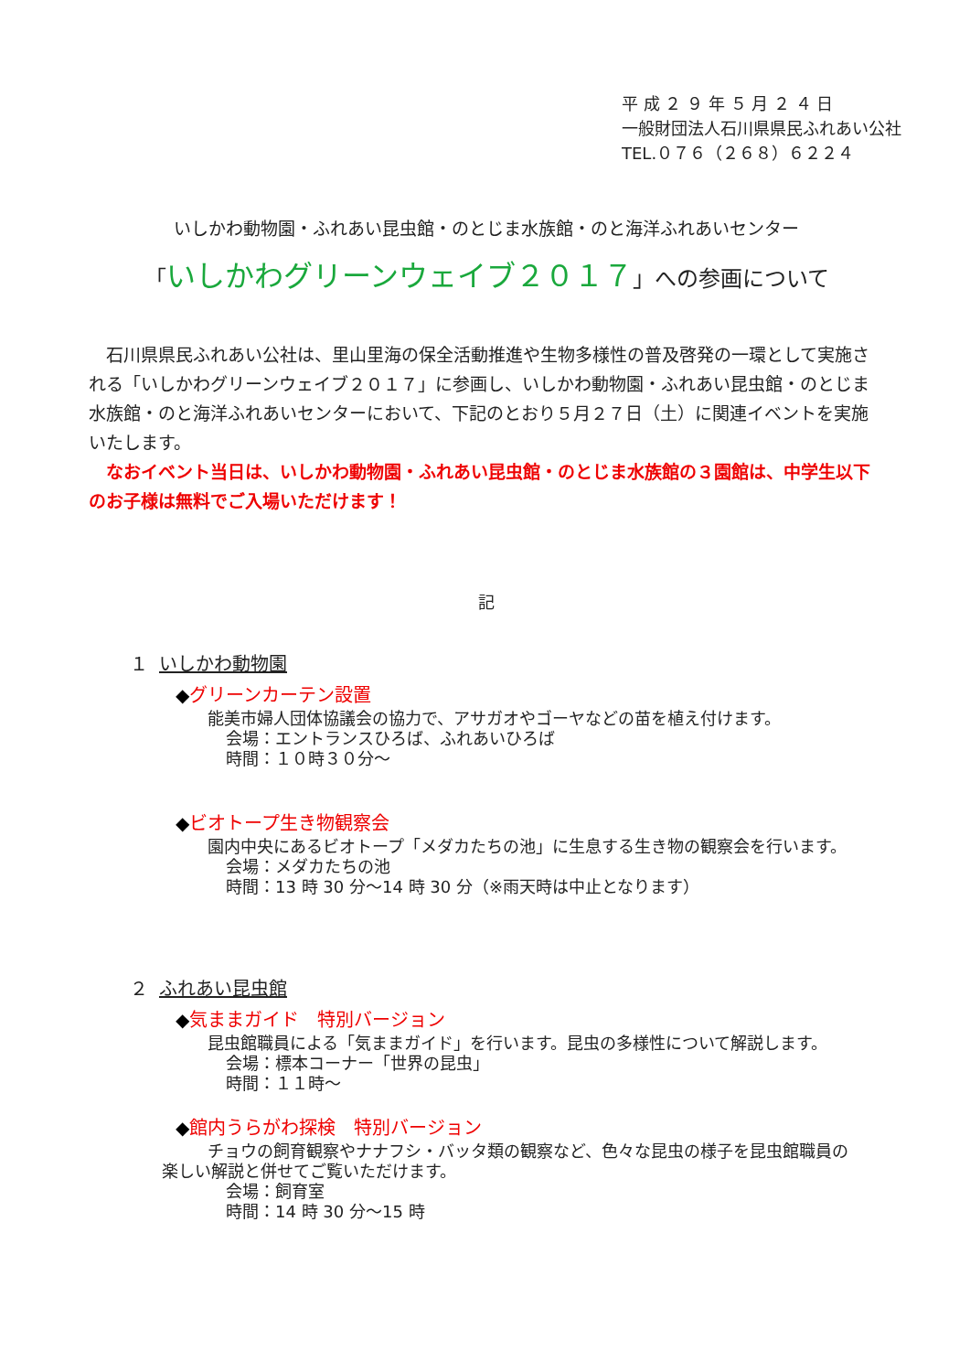平 成 ２ ９ 年 ５ 月 ２ ４ 日
一般財団法人石川県県民ふれあい公社
TEL.０７６（２６８）６２２４
いしかわ動物園・ふれあい昆虫館・のとじま水族館・のと海洋ふれあいセンター
「いしかわグリーンウェイブ２０１７」への参画について
　石川県県民ふれあい公社は、里山里海の保全活動推進や生物多様性の普及啓発の一環として実施される「いしかわグリーンウェイブ２０１７」に参画し、いしかわ動物園・ふれあい昆虫館・のとじま水族館・のと海洋ふれあいセンターにおいて、下記のとおり５月２７日（土）に関連イベントを実施いたします。
　なおイベント当日は、いしかわ動物園・ふれあい昆虫館・のとじま水族館の３園館は、中学生以下のお子様は無料でご入場いただけます！
記
１ いしかわ動物園
◆グリーンカーテン設置
能美市婦人団体協議会の協力で、アサガオやゴーヤなどの苗を植え付けます。
会場：エントランスひろば、ふれあいひろば
時間：１０時３０分～
◆ビオトープ生き物観察会
園内中央にあるビオトープ「メダカたちの池」に生息する生き物の観察会を行います。
会場：メダカたちの池
時間：13 時 30 分～14 時 30 分（※雨天時は中止となります）
２ ふれあい昆虫館
◆気ままガイド　特別バージョン
昆虫館職員による「気ままガイド」を行います。昆虫の多様性について解説します。
会場：標本コーナー「世界の昆虫」
時間：１１時～
◆館内うらがわ探検　特別バージョン
チョウの飼育観察やナナフシ・バッタ類の観察など、色々な昆虫の様子を昆虫館職員の
楽しい解説と併せてご覧いただけます。
会場：飼育室
時間：14 時 30 分～15 時